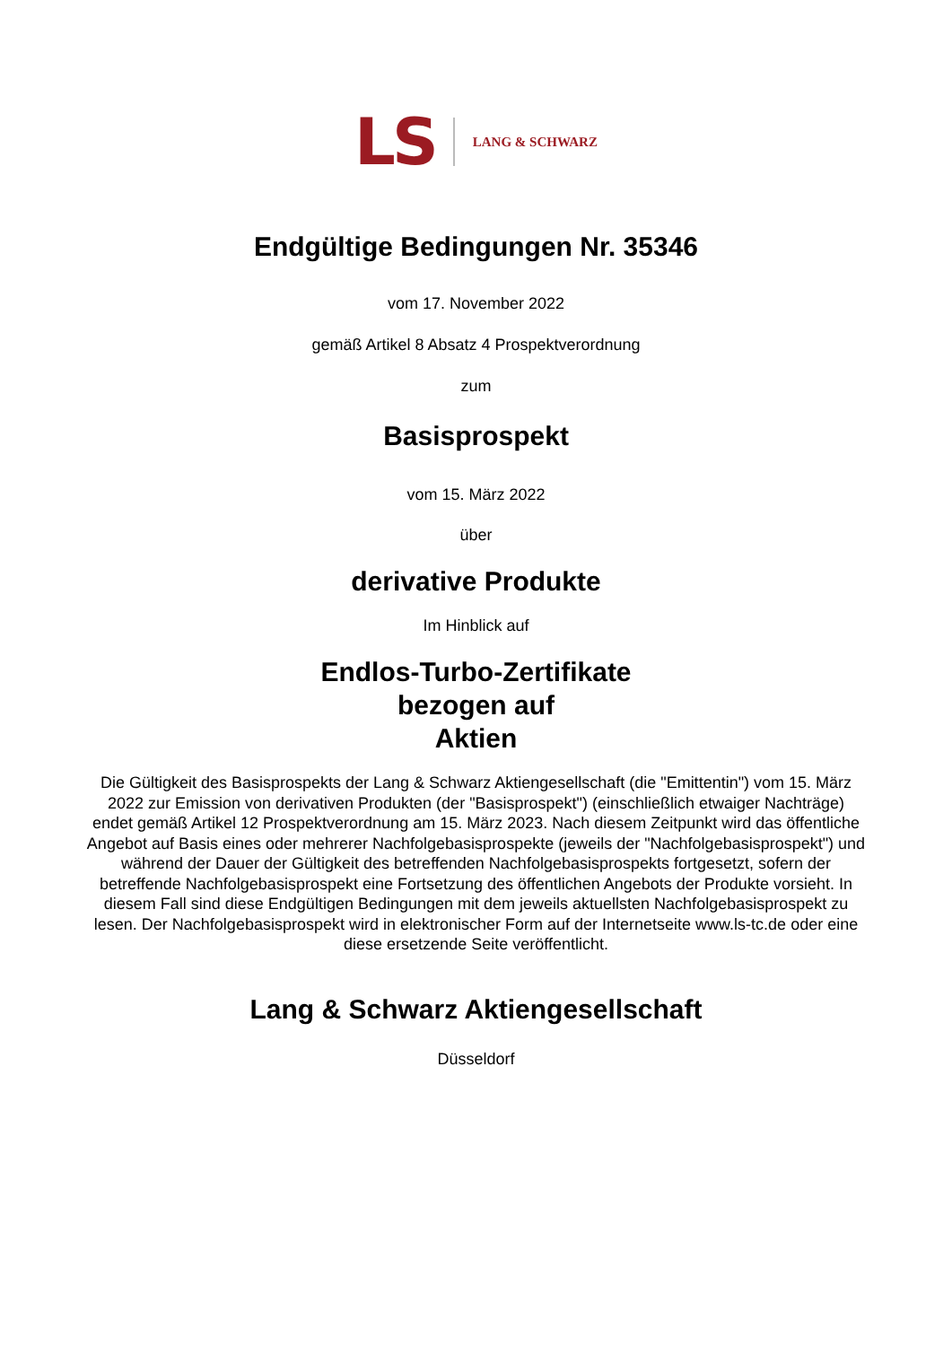LS LANG & SCHWARZ
Endgültige Bedingungen Nr. 35346
vom 17. November 2022
gemäß Artikel 8 Absatz 4 Prospektverordnung
zum
Basisprospekt
vom 15. März 2022
über
derivative Produkte
Im Hinblick auf
Endlos-Turbo-Zertifikate
bezogen auf
Aktien
Die Gültigkeit des Basisprospekts der Lang & Schwarz Aktiengesellschaft (die "Emittentin") vom 15. März 2022 zur Emission von derivativen Produkten (der "Basisprospekt") (einschließlich etwaiger Nachträge) endet gemäß Artikel 12 Prospektverordnung am 15. März 2023. Nach diesem Zeitpunkt wird das öffentliche Angebot auf Basis eines oder mehrerer Nachfolgebasisprospekte (jeweils der "Nachfolgebasisprospekt") und während der Dauer der Gültigkeit des betreffenden Nachfolgebasisprospekts fortgesetzt, sofern der betreffende Nachfolgebasisprospekt eine Fortsetzung des öffentlichen Angebots der Produkte vorsieht. In diesem Fall sind diese Endgültigen Bedingungen mit dem jeweils aktuellsten Nachfolgebasisprospekt zu lesen. Der Nachfolgebasisprospekt wird in elektronischer Form auf der Internetseite www.ls-tc.de oder eine diese ersetzende Seite veröffentlicht.
Lang & Schwarz Aktiengesellschaft
Düsseldorf